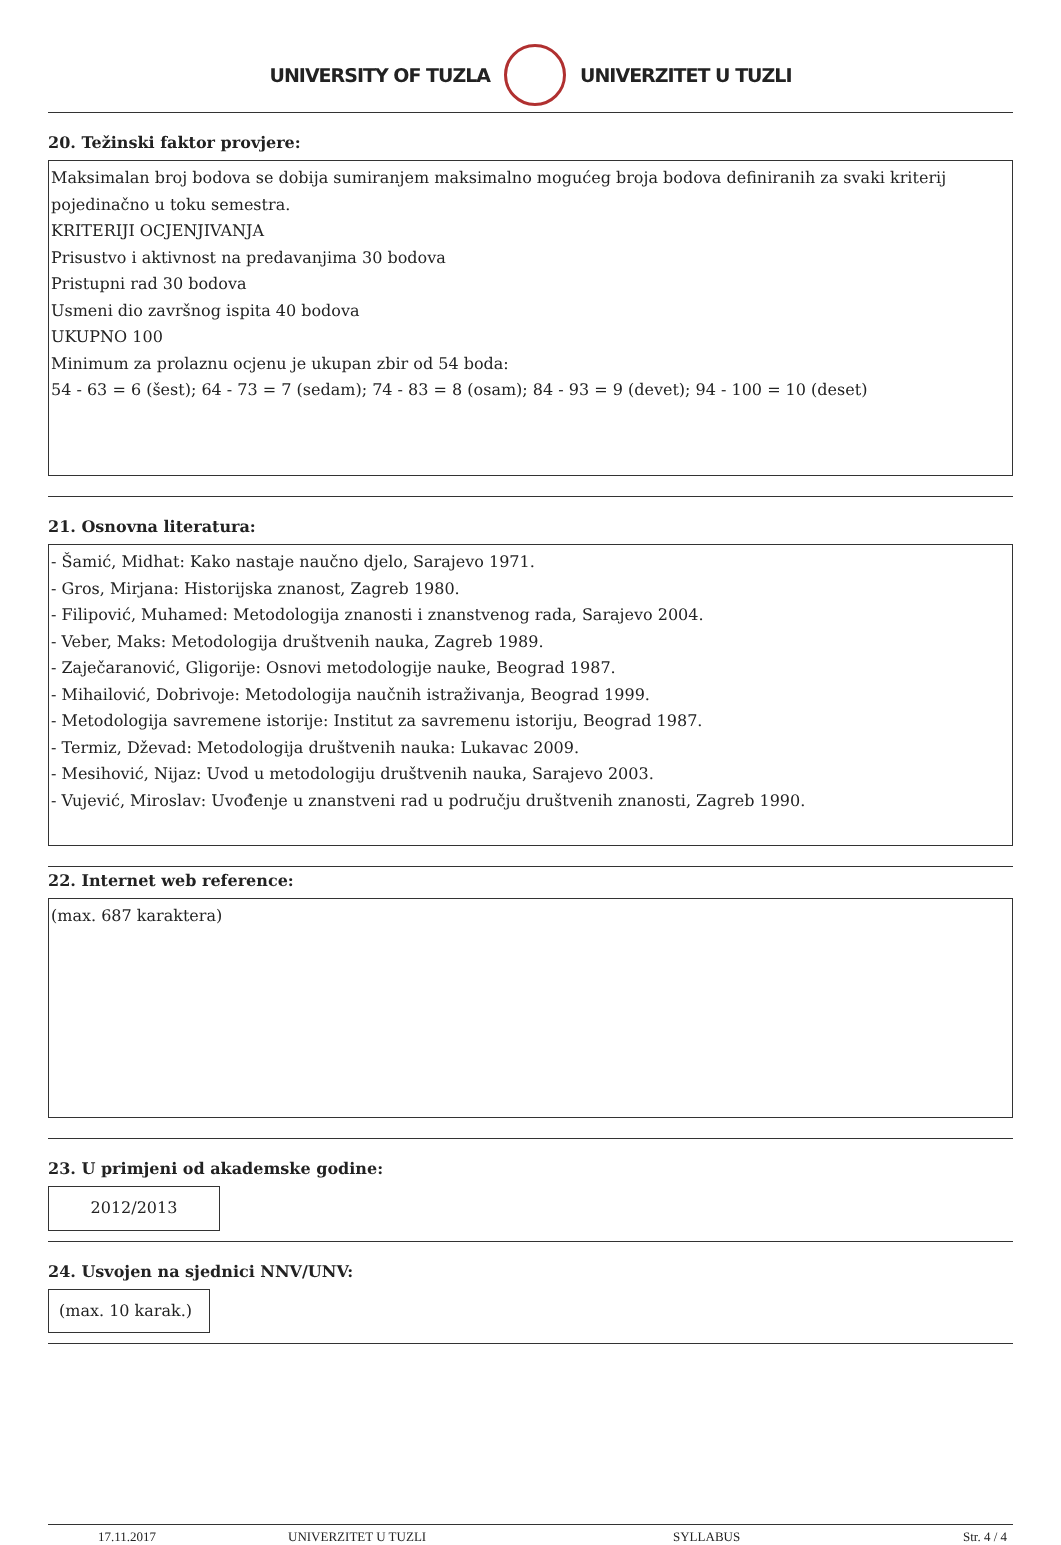UNIVERSITY OF TUZLA UNIVERZITET U TUZLI
20. Težinski faktor provjere:
Maksimalan broj bodova se dobija sumiranjem maksimalno mogućeg broja bodova definiranih za svaki kriterij pojedinačno u toku semestra.
KRITERIJI OCJENJIVANJA
Prisustvo i aktivnost na predavanjima 30 bodova
Pristupni rad 30 bodova
Usmeni dio završnog ispita 40 bodova
UKUPNO 100
Minimum za prolaznu ocjenu je ukupan zbir od 54 boda:
54 - 63 = 6 (šest); 64 - 73 = 7 (sedam); 74 - 83 = 8 (osam); 84 - 93 = 9 (devet); 94 - 100 = 10 (deset)
21. Osnovna literatura:
- Šamić, Midhat: Kako nastaje naučno djelo, Sarajevo 1971.
- Gros, Mirjana: Historijska znanost, Zagreb 1980.
- Filipović, Muhamed: Metodologija znanosti i znanstvenog rada, Sarajevo 2004.
- Veber, Maks: Metodologija društvenih nauka, Zagreb 1989.
- Zaječaranović, Gligorije: Osnovi metodologije nauke, Beograd 1987.
- Mihailović, Dobrivoje: Metodologija naučnih istraživanja, Beograd 1999.
- Metodologija savremene istorije: Institut za savremenu istoriju, Beograd 1987.
- Termiz, Dževad: Metodologija društvenih nauka: Lukavac 2009.
- Mesihović, Nijaz: Uvod u metodologiju društvenih nauka, Sarajevo 2003.
- Vujević, Miroslav: Uvođenje u znanstveni rad u području društvenih znanosti, Zagreb 1990.
22. Internet web reference:
(max. 687 karaktera)
23. U primjeni od akademske godine:
2012/2013
24. Usvojen na sjednici NNV/UNV:
(max. 10 karak.)
17.11.2017 UNIVERZITET U TUZLI SYLLABUS Str. 4 / 4